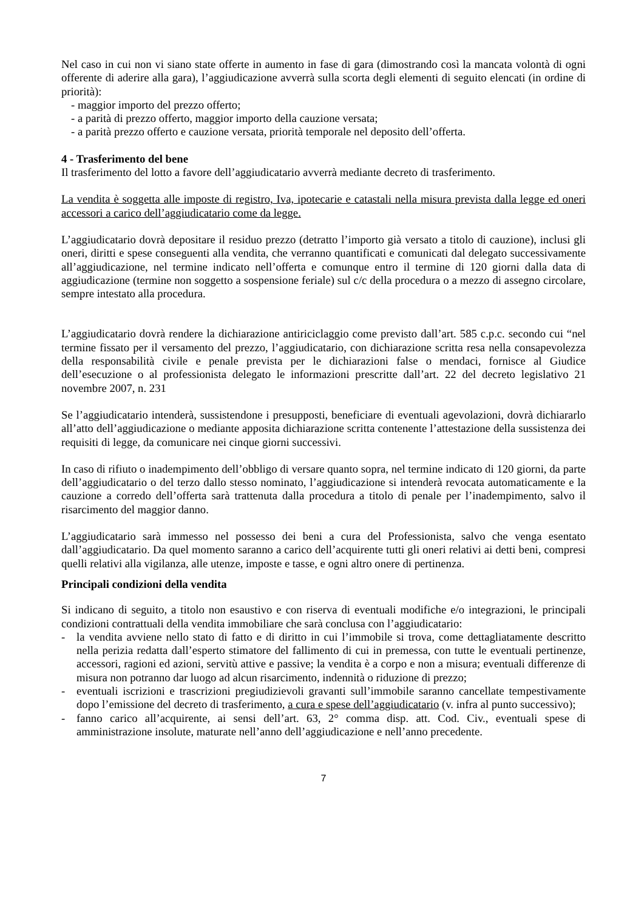Nel caso in cui non vi siano state offerte in aumento in fase di gara (dimostrando così la mancata volontà di ogni offerente di aderire alla gara), l’aggiudicazione avverrà sulla scorta degli elementi di seguito elencati (in ordine di priorità):
- maggior importo del prezzo offerto;
- a parità di prezzo offerto, maggior importo della cauzione versata;
- a parità prezzo offerto e cauzione versata, priorità temporale nel deposito dell’offerta.
4 - Trasferimento del bene
Il trasferimento del lotto a favore dell’aggiudicatario avverrà mediante decreto di trasferimento.
La vendita è soggetta alle imposte di registro, Iva, ipotecarie e catastali nella misura prevista dalla legge ed oneri accessori a carico dell’aggiudicatario come da legge.
L’aggiudicatario dovrà depositare il residuo prezzo (detratto l’importo già versato a titolo di cauzione), inclusi gli oneri, diritti e spese conseguenti alla vendita, che verranno quantificati e comunicati dal delegato successivamente all’aggiudicazione, nel termine indicato nell’offerta e comunque entro il termine di 120 giorni dalla data di aggiudicazione (termine non soggetto a sospensione feriale) sul c/c della procedura o a mezzo di assegno circolare, sempre intestato alla procedura.
L’aggiudicatario dovrà rendere la dichiarazione antiriciclaggio come previsto dall’art. 585 c.p.c. secondo cui “nel termine fissato per il versamento del prezzo, l’aggiudicatario, con dichiarazione scritta resa nella consapevolezza della responsabilità civile e penale prevista per le dichiarazioni false o mendaci, fornisce al Giudice dell’esecuzione o al professionista delegato le informazioni prescritte dall’art. 22 del decreto legislativo 21 novembre 2007, n. 231
Se l’aggiudicatario intenderà, sussistendone i presupposti, beneficiare di eventuali agevolazioni, dovrà dichiararlo all’atto dell’aggiudicazione o mediante apposita dichiarazione scritta contenente l’attestazione della sussistenza dei requisiti di legge, da comunicare nei cinque giorni successivi.
In caso di rifiuto o inadempimento dell’obbligo di versare quanto sopra, nel termine indicato di 120 giorni, da parte dell’aggiudicatario o del terzo dallo stesso nominato, l’aggiudicazione si intenderà revocata automaticamente e la cauzione a corredo dell’offerta sarà trattenuta dalla procedura a titolo di penale per l’inadempimento, salvo il risarcimento del maggior danno.
L’aggiudicatario sarà immesso nel possesso dei beni a cura del Professionista, salvo che venga esentato dall’aggiudicatario. Da quel momento saranno a carico dell’acquirente tutti gli oneri relativi ai detti beni, compresi quelli relativi alla vigilanza, alle utenze, imposte e tasse, e ogni altro onere di pertinenza.
Principali condizioni della vendita
Si indicano di seguito, a titolo non esaustivo e con riserva di eventuali modifiche e/o integrazioni, le principali condizioni contrattuali della vendita immobiliare che sarà conclusa con l’aggiudicatario:
- la vendita avviene nello stato di fatto e di diritto in cui l’immobile si trova, come dettagliatamente descritto nella perizia redatta dall’esperto stimatore del fallimento di cui in premessa, con tutte le eventuali pertinenze, accessori, ragioni ed azioni, servitù attive e passive; la vendita è a corpo e non a misura; eventuali differenze di misura non potranno dar luogo ad alcun risarcimento, indennità o riduzione di prezzo;
- eventuali iscrizioni e trascrizioni pregiudizievoli gravanti sull’immobile saranno cancellate tempestivamente dopo l’emissione del decreto di trasferimento, a cura e spese dell’aggiudicatario (v. infra al punto successivo);
- fanno carico all’acquirente, ai sensi dell’art. 63, 2° comma disp. att. Cod. Civ., eventuali spese di amministrazione insolute, maturate nell’anno dell’aggiudicazione e nell’anno precedente.
7